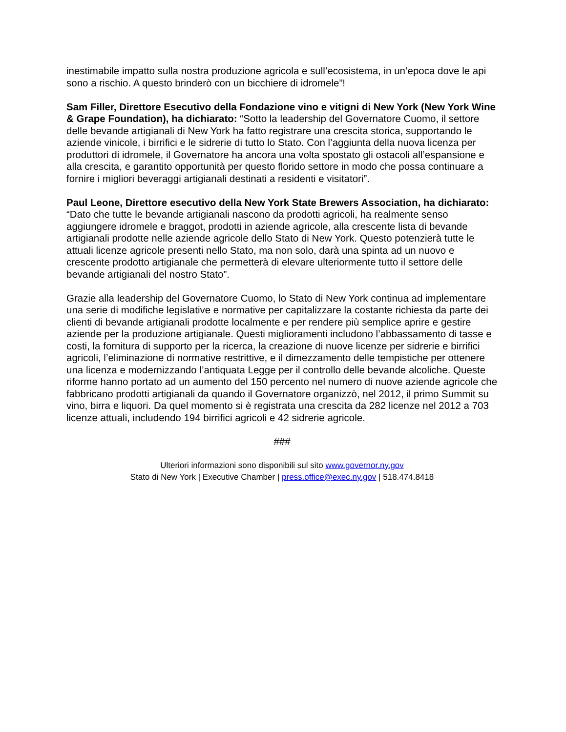inestimabile impatto sulla nostra produzione agricola e sull’ecosistema, in un’epoca dove le api sono a rischio. A questo brinderò con un bicchiere di idromele”!
Sam Filler, Direttore Esecutivo della Fondazione vino e vitigni di New York (New York Wine & Grape Foundation), ha dichiarato: “Sotto la leadership del Governatore Cuomo, il settore delle bevande artigianali di New York ha fatto registrare una crescita storica, supportando le aziende vinicole, i birrifici e le sidrerie di tutto lo Stato. Con l’aggiunta della nuova licenza per produttori di idromele, il Governatore ha ancora una volta spostato gli ostacoli all’espansione e alla crescita, e garantito opportunità per questo florido settore in modo che possa continuare a fornire i migliori beveraggi artigianali destinati a residenti e visitatori”.
Paul Leone, Direttore esecutivo della New York State Brewers Association, ha dichiarato: “Dato che tutte le bevande artigianali nascono da prodotti agricoli, ha realmente senso aggiungere idromele e braggot, prodotti in aziende agricole, alla crescente lista di bevande artigianali prodotte nelle aziende agricole dello Stato di New York. Questo potenzierà tutte le attuali licenze agricole presenti nello Stato, ma non solo, darà una spinta ad un nuovo e crescente prodotto artigianale che permetterà di elevare ulteriormente tutto il settore delle bevande artigianali del nostro Stato”.
Grazie alla leadership del Governatore Cuomo, lo Stato di New York continua ad implementare una serie di modifiche legislative e normative per capitalizzare la costante richiesta da parte dei clienti di bevande artigianali prodotte localmente e per rendere più semplice aprire e gestire aziende per la produzione artigianale. Questi miglioramenti includono l’abbassamento di tasse e costi, la fornitura di supporto per la ricerca, la creazione di nuove licenze per sidrerie e birrifici agricoli, l’eliminazione di normative restrittive, e il dimezzamento delle tempistiche per ottenere una licenza e modernizzando l’antiquata Legge per il controllo delle bevande alcoliche. Queste riforme hanno portato ad un aumento del 150 percento nel numero di nuove aziende agricole che fabbricano prodotti artigianali da quando il Governatore organizzò, nel 2012, il primo Summit su vino, birra e liquori. Da quel momento si è registrata una crescita da 282 licenze nel 2012 a 703 licenze attuali, includendo 194 birrifici agricoli e 42 sidrerie agricole.
###
Ulteriori informazioni sono disponibili sul sito www.governor.ny.gov
Stato di New York | Executive Chamber | press.office@exec.ny.gov | 518.474.8418